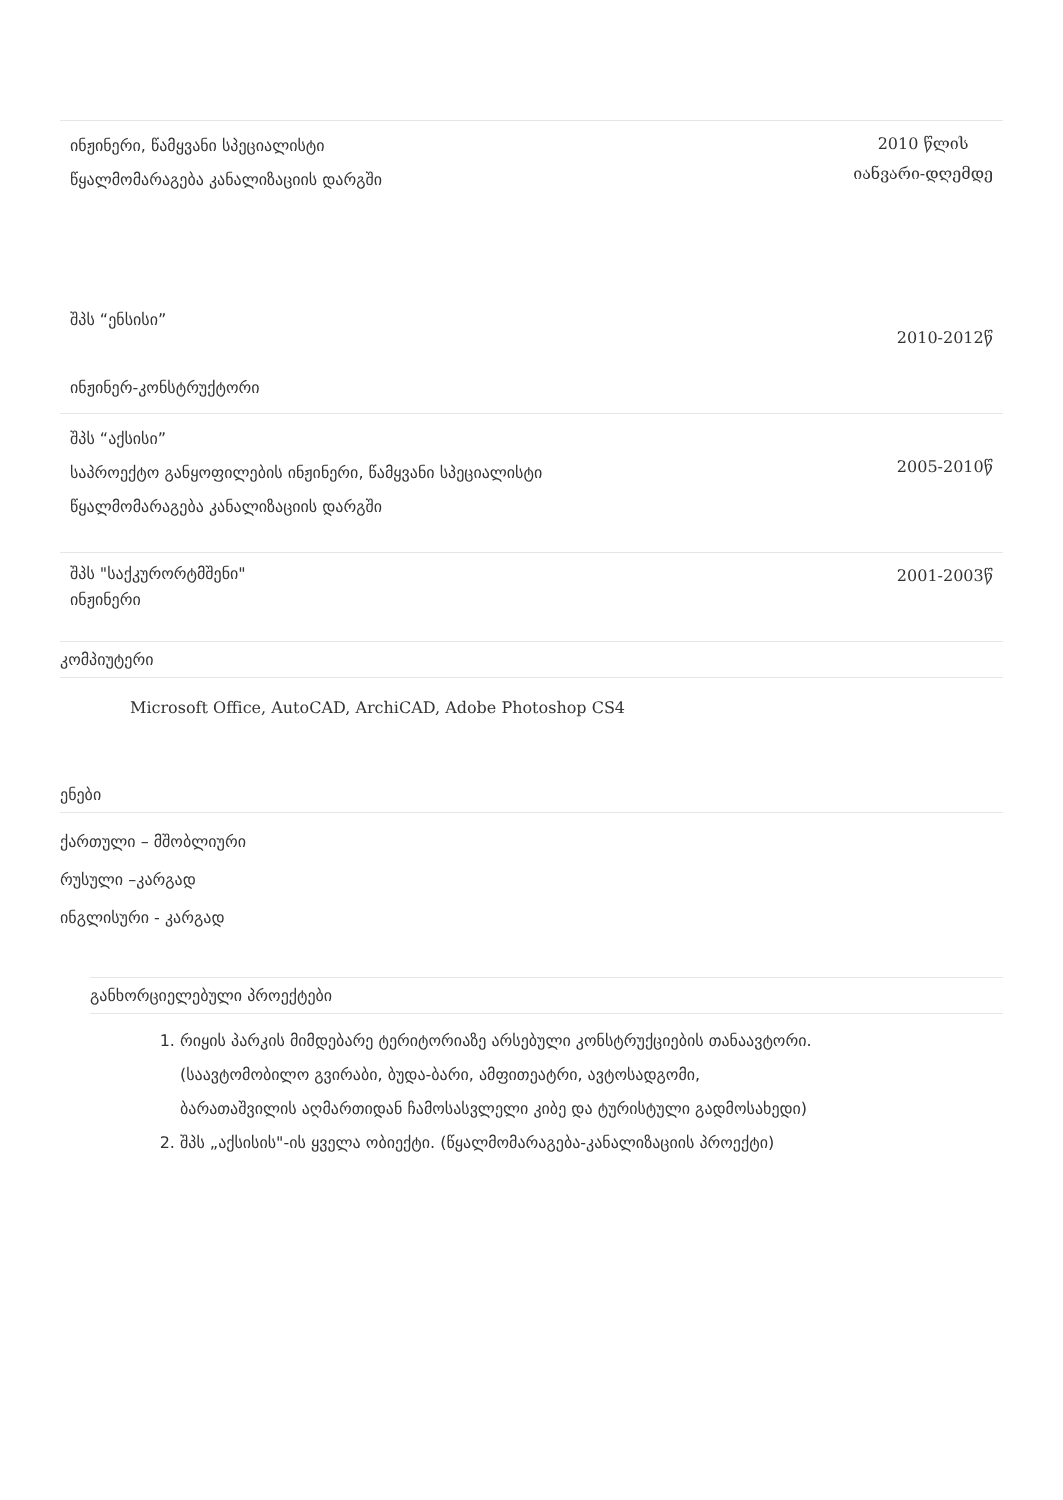ინჟინერი, წამყვანი სპეციალისტი
წყალმომარაგება კანალიზაციის დარგში
2010 წლის
იანვარი-დღემდე
შპს “ენსისი”
ინჟინერ-კონსტრუქტორი
2010-2012წ
შპს “აქსისი”
საპროექტო განყოფილების ინჟინერი, წამყვანი სპეციალისტი
წყალმომარაგება კანალიზაციის დარგში
2005-2010წ
შპს "საქკურორტმშენი"
ინჟინერი
2001-2003წ
კომპიუტერი
Microsoft Office, AutoCAD, ArchiCAD, Adobe Photoshop CS4
ენები
ქართული – მშობლიური
რუსული –კარგად
ინგლისური - კარგად
განხორციელებული პროექტები
1. რიყის პარკის მიმდებარე ტერიტორიაზე არსებული კონსტრუქციების თანაავტორი. (საავტომობილო გვირაბი, ბუდა-ბარი, ამფითეატრი, ავტოსადგომი, ბარათაშვილის აღმართიდან ჩამოსასვლელი კიბე და ტურისტული გადმოსახედი)
2. შპს „აქსისის"-ის ყველა ობიექტი. (წყალმომარაგება-კანალიზაციის პროექტი)